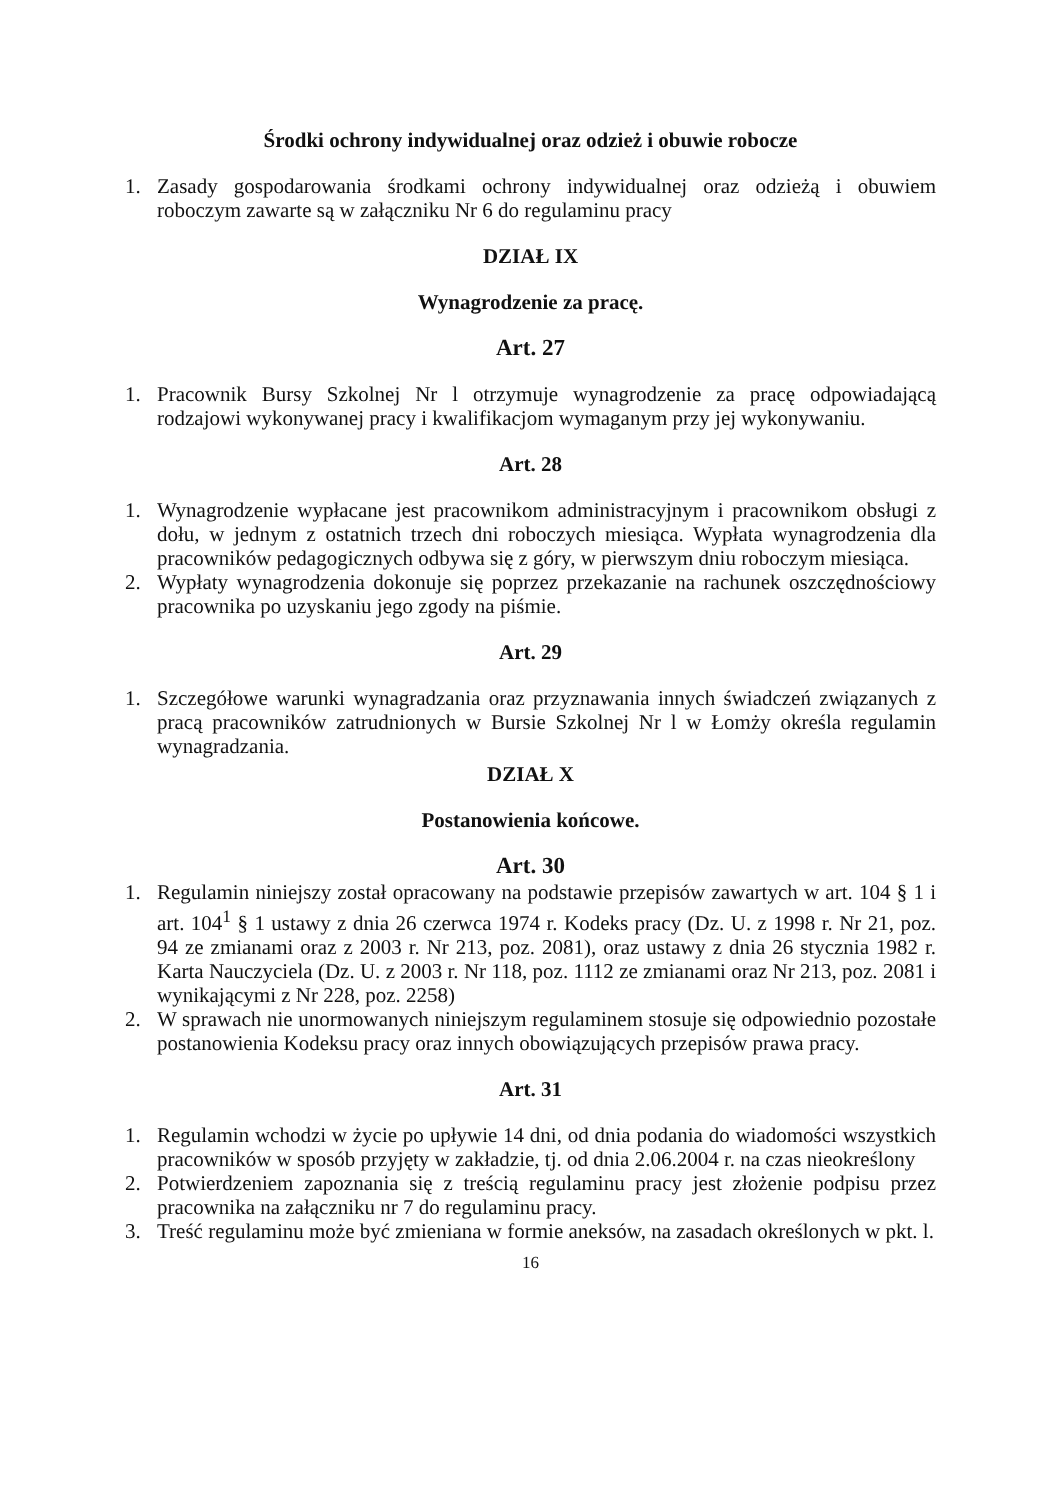Środki ochrony indywidualnej oraz odzież i obuwie robocze
1. Zasady gospodarowania środkami ochrony indywidualnej oraz odzieżą i obuwiem roboczym zawarte są w załączniku Nr 6 do regulaminu pracy
DZIAŁ IX
Wynagrodzenie za pracę.
Art. 27
1. Pracownik Bursy Szkolnej Nr l otrzymuje wynagrodzenie za pracę odpowiadającą rodzajowi wykonywanej pracy i kwalifikacjom wymaganym przy jej wykonywaniu.
Art. 28
1. Wynagrodzenie wypłacane jest pracownikom administracyjnym i pracownikom obsługi z dołu, w jednym z ostatnich trzech dni roboczych miesiąca. Wypłata wynagrodzenia dla pracowników pedagogicznych odbywa się z góry, w pierwszym dniu roboczym miesiąca.
2. Wypłaty wynagrodzenia dokonuje się poprzez przekazanie na rachunek oszczędnościowy pracownika po uzyskaniu jego zgody na piśmie.
Art. 29
1. Szczegółowe warunki wynagradzania oraz przyznawania innych świadczeń związanych z pracą pracowników zatrudnionych w Bursie Szkolnej Nr l w Łomży określa regulamin wynagradzania.
DZIAŁ X
Postanowienia końcowe.
Art. 30
1. Regulamin niniejszy został opracowany na podstawie przepisów zawartych w art. 104 § 1 i art. 104<sup>1</sup> § 1 ustawy z dnia 26 czerwca 1974 r. Kodeks pracy (Dz. U. z 1998 r. Nr 21, poz. 94 ze zmianami oraz z 2003 r. Nr 213, poz. 2081), oraz ustawy z dnia 26 stycznia 1982 r. Karta Nauczyciela (Dz. U. z 2003 r. Nr 118, poz. 1112 ze zmianami oraz Nr 213, poz. 2081 i wynikającymi z Nr 228, poz. 2258)
2. W sprawach nie unormowanych niniejszym regulaminem stosuje się odpowiednio pozostałe postanowienia Kodeksu pracy oraz innych obowiązujących przepisów prawa pracy.
Art. 31
1. Regulamin wchodzi w życie po upływie 14 dni, od dnia podania do wiadomości wszystkich pracowników w sposób przyjęty w zakładzie, tj. od dnia 2.06.2004 r. na czas nieokreślony
2. Potwierdzeniem zapoznania się z treścią regulaminu pracy jest złożenie podpisu przez pracownika na załączniku nr 7 do regulaminu pracy.
3. Treść regulaminu może być zmieniana w formie aneksów, na zasadach określonych w pkt. l.
16